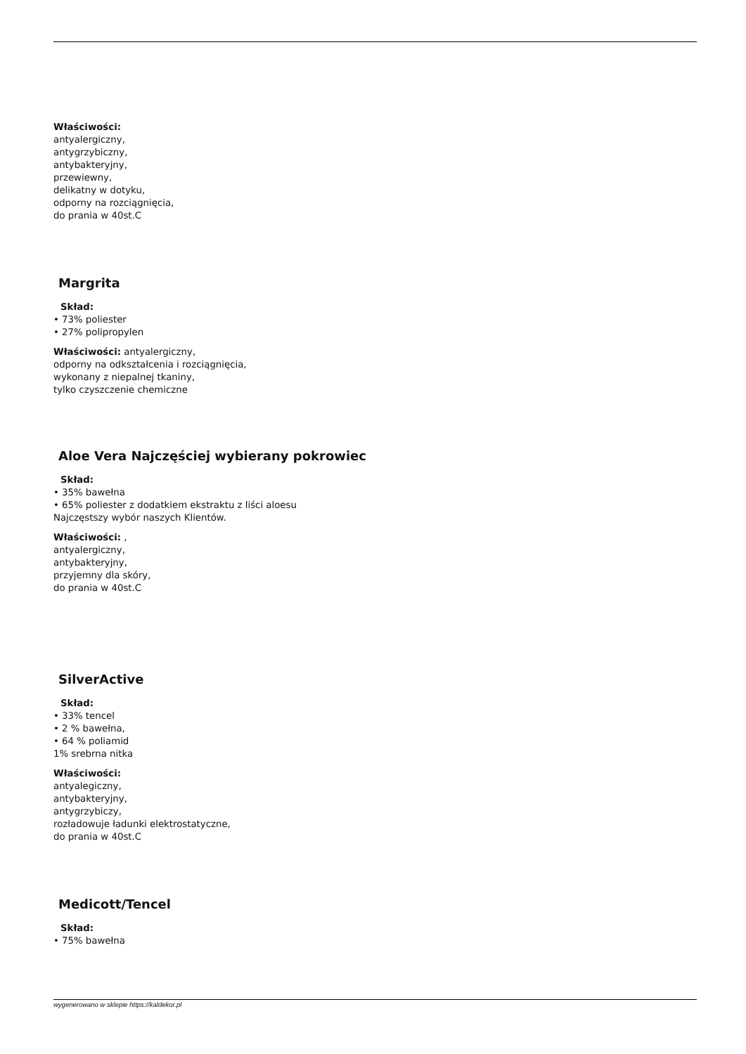Właściwości:
antyalergiczny,
antygrzybiczny,
antybakteryjny,
przewiewny,
delikatny w dotyku,
odporny na rozciągnięcia,
do prania w 40st.C
Margrita
Skład:
• 73% poliester
• 27% polipropylen
Właściwości: antyalergiczny,
odporny na odkształcenia i rozciągnięcia,
wykonany z niepalnej tkaniny,
tylko czyszczenie chemiczne
Aloe Vera Najczęściej wybierany pokrowiec
Skład:
• 35% bawełna
• 65% poliester z dodatkiem ekstraktu z liści aloesu
Najczęstszy wybór naszych Klientów.
Właściwości: ,
antyalergiczny,
antybakteryjny,
przyjemny dla skóry,
do prania w 40st.C
SilverActive
Skład:
• 33% tencel
• 2 % bawełna,
• 64 % poliamid
1% srebrna nitka
Właściwości:
antyalegiczny,
antybakteryjny,
antygrzybiczy,
rozładowuje ładunki elektrostatyczne,
do prania w 40st.C
Medicott/Tencel
Skład:
• 75% bawełna
wygenerowano w sklepie https://kaldekor.pl